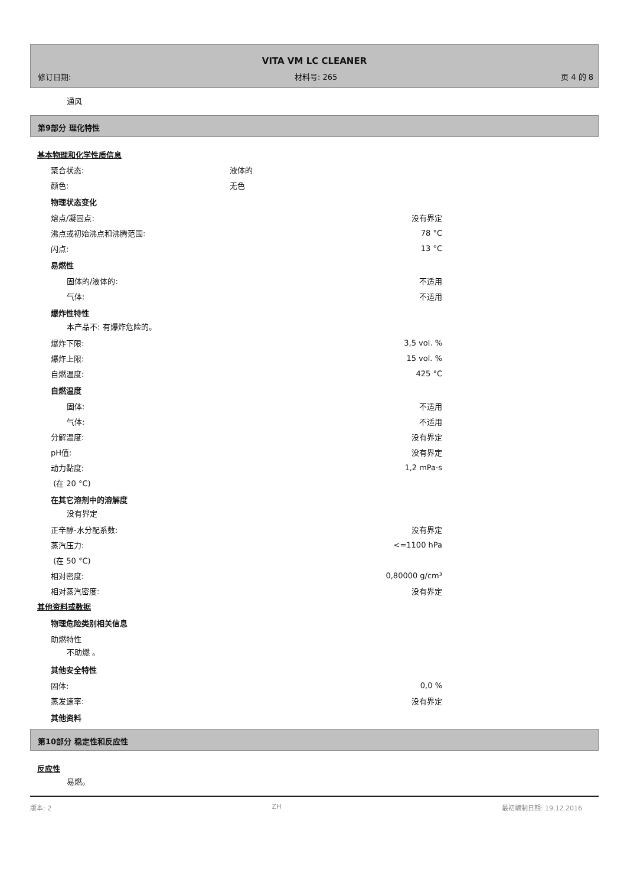VITA VM LC CLEANER
修订日期: 材料号: 265 页 4 的 8
通风
第9部分 理化特性
基本物理和化学性质信息
聚合状态: 液体的
颜色: 无色
物理状态变化
熔点/凝固点: 没有界定
沸点或初始沸点和沸腾范围: 78 °C
闪点: 13 °C
易燃性
固体的/液体的: 不适用
气体: 不适用
爆炸性特性
本产品不: 有爆炸危险的。
爆炸下限: 3,5 vol. %
爆炸上限: 15 vol. %
自燃温度: 425 °C
自燃温度
固体: 不适用
气体: 不适用
分解温度: 没有界定
pH值: 没有界定
动力黏度: 1,2 mPa·s
(在 20 °C)
在其它溶剂中的溶解度
没有界定
正辛醇-水分配系数: 没有界定
蒸汽压力: <=1100 hPa
(在 50 °C)
相对密度: 0,80000 g/cm³
相对蒸汽密度: 没有界定
其他资料或数据
物理危险类别相关信息
助燃特性
不助燃 。
其他安全特性
固体: 0,0 %
蒸发速率: 没有界定
其他资料
第10部分 稳定性和反应性
反应性
易燃。
版本: 2 ZH 最初编制日期: 19.12.2016